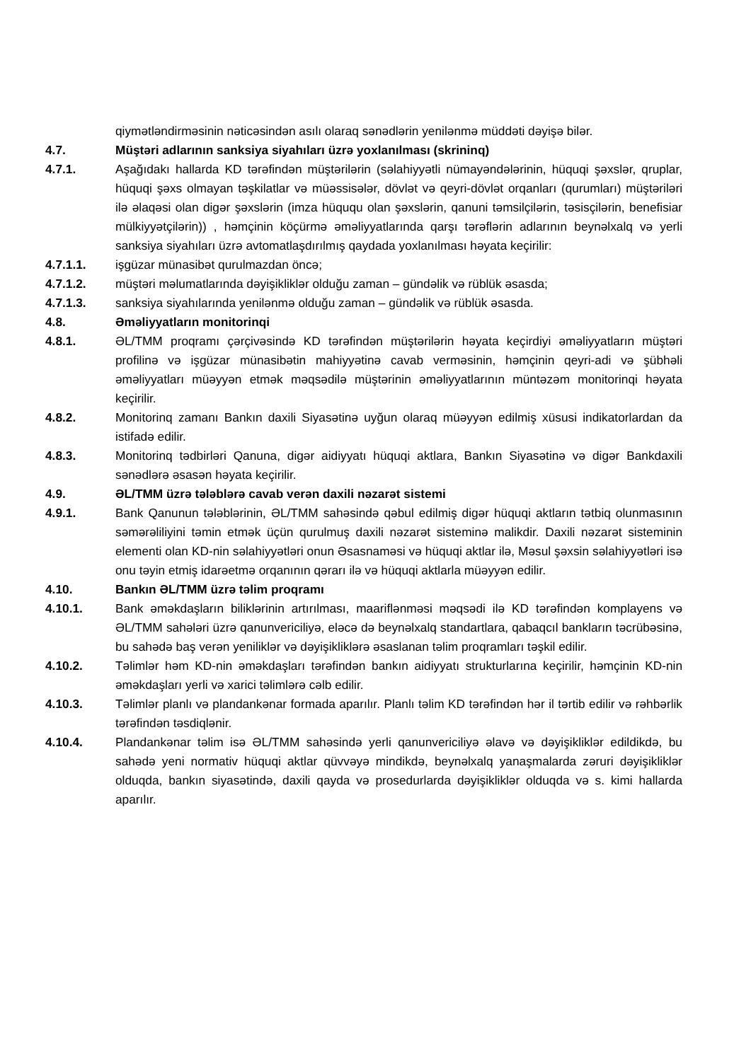qiymətləndirməsinin nəticəsindən asılı olaraq sənədlərin yenilənmə müddəti dəyişə bilər.
4.7. Müştəri adlarının sanksiya siyahıları üzrə yoxlanılması (skrininq)
4.7.1. Aşağıdakı hallarda KD tərəfindən müştərilərin (səlahiyyətli nümayəndələrinin, hüquqi şəxslər, qruplar, hüquqi şəxs olmayan təşkilatlar və müəssisələr, dövlət və qeyri-dövlət orqanları (qurumları) müştəriləri ilə əlaqəsi olan digər şəxslərin (imza hüququ olan şəxslərin, qanuni təmsilçilərin, təsisçilərin, benefisiar mülkiyyətçilərin)) , həmçinin köçürmə əməliyyatlarında qarşı tərəflərin adlarının beynəlxalq və yerli sanksiya siyahıları üzrə avtomatlaşdırılmış qaydada yoxlanılması həyata keçirilir:
4.7.1.1. işgüzar münasibət qurulmazdan öncə;
4.7.1.2. müştəri məlumatlarında dəyişikliklər olduğu zaman – gündəlik və rüblük əsasda;
4.7.1.3. sanksiya siyahılarında yenilənmə olduğu zaman – gündəlik və rüblük əsasda.
4.8. Əməliyyatların monitorinqi
4.8.1. ƏL/TMM proqramı çərçivəsində KD tərəfindən müştərilərin həyata keçirdiyi əməliyyatların müştəri profilinə və işgüzar münasibətin mahiyyətinə cavab verməsinin, həmçinin qeyri-adi və şübhəli əməliyyatları müəyyən etmək məqsədilə müştərinin əməliyyatlarının müntəzəm monitorinqi həyata keçirilir.
4.8.2. Monitorinq zamanı Bankın daxili Siyasətinə uyğun olaraq müəyyən edilmiş xüsusi indikatorlardan da istifadə edilir.
4.8.3. Monitorinq tədbirləri Qanuna, digər aidiyyatı hüquqi aktlara, Bankın Siyasətinə və digər Bankdaxili sənədlərə əsasən həyata keçirilir.
4.9. ƏL/TMM üzrə tələblərə cavab verən daxili nəzarət sistemi
4.9.1. Bank Qanunun tələblərinin, ƏL/TMM sahəsində qəbul edilmiş digər hüquqi aktların tətbiq olunmasının səmərəliliyini təmin etmək üçün qurulmuş daxili nəzarət sisteminə malikdir. Daxili nəzarət sisteminin elementi olan KD-nin səlahiyyətləri onun Əsasnaməsi və hüquqi aktlar ilə, Məsul şəxsin səlahiyyətləri isə onu təyin etmiş idarəetmə orqanının qərarı ilə və hüquqi aktlarla müəyyən edilir.
4.10. Bankın ƏL/TMM üzrə təlim proqramı
4.10.1. Bank əməkdaşların biliklərinin artırılması, maariflənməsi məqsədi ilə KD tərəfindən komplayens və ƏL/TMM sahələri üzrə qanunvericiliyə, eləcə də beynəlxalq standartlara, qabaqcıl bankların təcrübəsinə, bu sahədə baş verən yeniliklər və dəyişikliklərə əsaslanan təlim proqramları təşkil edilir.
4.10.2. Təlimlər həm KD-nin əməkdaşları tərəfindən bankın aidiyyatı strukturlarına keçirilir, həmçinin KD-nin əməkdaşları yerli və xarici təlimlərə cəlb edilir.
4.10.3. Təlimlər planlı və plandankənar formada aparılır. Planlı təlim KD tərəfindən hər il tərtib edilir və rəhbərlik tərəfindən təsdiqlənir.
4.10.4. Plandankənar təlim isə ƏL/TMM sahəsində yerli qanunvericiliyə əlavə və dəyişikliklər edildikdə, bu sahədə yeni normativ hüquqi aktlar qüvvəyə mindikdə, beynəlxalq yanaşmalarda zəruri dəyişikliklər olduqda, bankın siyasətində, daxili qayda və prosedurlarda dəyişikliklər olduqda və s. kimi hallarda aparılır.